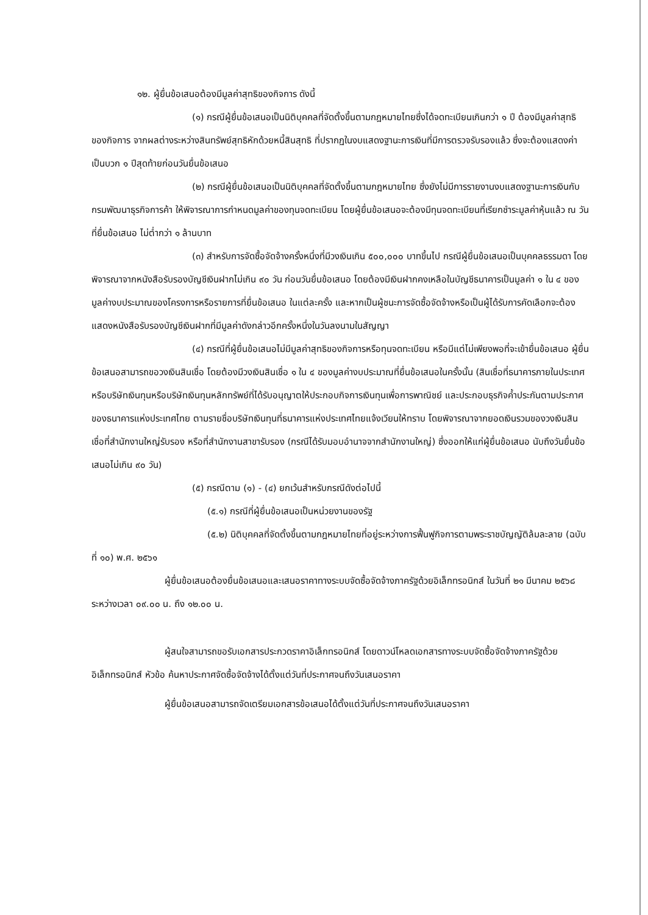๑๒. ผู้ยื่นข้อเสนอต้องมีมูลค่าสุทธิของกิจการ ดังนี้
(๑) กรณีผู้ยื่นข้อเสนอเป็นนิติบุคคลที่จัดตั้งขึ้นตามกฎหมายไทยซึ่งได้จดทะเบียนเกินกว่า ๑ ปี ต้องมีมูลค่าสุทธิของกิจการ จากผลต่างระหว่างสินทรัพย์สุทธิหักด้วยหนี้สินสุทธิ ที่ปรากฏในงบแสดงฐานะการเงินที่มีการตรวจรับรองแล้ว ซึ่งจะต้องแสดงค่าเป็นบวก ๑ ปีสุดท้ายก่อนวันยื่นข้อเสนอ
(๒) กรณีผู้ยื่นข้อเสนอเป็นนิติบุคคลที่จัดตั้งขึ้นตามกฎหมายไทย ซึ่งยังไม่มีการรายงานงบแสดงฐานะการเงินกับกรมพัฒนาธุรกิจการค้า ให้พิจารณาการกำหนดมูลค่าของทุนจดทะเบียน โดยผู้ยื่นข้อเสนอจะต้องมีทุนจดทะเบียนที่เรียกชำระมูลค่าหุ้นแล้ว ณ วันที่ยื่นข้อเสนอ ไม่ต่ำกว่า ๑ ล้านบาท
(๓) สำหรับการจัดซื้อจัดจ้างครั้งหนึ่งที่มีวงเงินเกิน ๕๐๐,๐๐๐ บาทขึ้นไป กรณีผู้ยื่นข้อเสนอเป็นบุคคลธรรมดา โดยพิจารณาจากหนังสือรับรองบัญชีเงินฝากไม่เกิน ๙๐ วัน ก่อนวันยื่นข้อเสนอ โดยต้องมีเงินฝากคงเหลือในบัญชีธนาคารเป็นมูลค่า ๑ ใน ๔ ของมูลค่างบประมาณของโครงการหรือรายการที่ยื่นข้อเสนอ ในแต่ละครั้ง และหากเป็นผู้ชนะการจัดซื้อจัดจ้างหรือเป็นผู้ได้รับการคัดเลือกจะต้องแสดงหนังสือรับรองบัญชีเงินฝากที่มีมูลค่าดังกล่าวอีกครั้งหนึ่งในวันลงนามในสัญญา
(๔) กรณีที่ผู้ยื่นข้อเสนอไม่มีมูลค่าสุทธิของกิจการหรือทุนจดทะเบียน หรือมีแต่ไม่เพียงพอที่จะเข้ายื่นข้อเสนอ ผู้ยื่นข้อเสนอสามารถขอวงเงินสินเชื่อ โดยต้องมีวงเงินสินเชื่อ ๑ ใน ๔ ของมูลค่างบประมาณที่ยื่นข้อเสนอในครั้งนั้น (สินเชื่อที่ธนาคารภายในประเทศ หรือบริษัทเงินทุนหรือบริษัทเงินทุนหลักทรัพย์ที่ได้รับอนุญาตให้ประกอบกิจการเงินทุนเพื่อการพาณิชย์ และประกอบธุรกิจค้ำประกันตามประกาศของธนาคารแห่งประเทศไทย ตามรายชื่อบริษัทเงินทุนที่ธนาคารแห่งประเทศไทยแจ้งเวียนให้ทราบ โดยพิจารณาจากยอดเงินรวมของวงเงินสินเชื่อที่สำนักงานใหญ่รับรอง หรือที่สำนักงานสาขารับรอง (กรณีได้รับมอบอำนาจจากสำนักงานใหญ่) ซึ่งออกให้แก่ผู้ยื่นข้อเสนอ นับถึงวันยื่นข้อเสนอไม่เกิน ๙๐ วัน)
(๕) กรณีตาม (๑) - (๔) ยกเว้นสำหรับกรณีดังต่อไปนี้
(๕.๑) กรณีที่ผู้ยื่นข้อเสนอเป็นหน่วยงานของรัฐ
(๕.๒) นิติบุคคลที่จัดตั้งขึ้นตามกฎหมายไทยที่อยู่ระหว่างการฟื้นฟูกิจการตามพระราชบัญญัติล้มละลาย (ฉบับที่ ๑๐) พ.ศ. ๒๕๖๑
ผู้ยื่นข้อเสนอต้องยื่นข้อเสนอและเสนอราคาทางระบบจัดซื้อจัดจ้างภาครัฐด้วยอิเล็กทรอนิกส์ ในวันที่ ๒๑ มีนาคม ๒๕๖๘ ระหว่างเวลา ๐๙.๐๐ น. ถึง ๑๒.๐๐ น.
ผู้สนใจสามารถขอรับเอกสารประกวดราคาอิเล็กทรอนิกส์ โดยดาวน์โหลดเอกสารทางระบบจัดซื้อจัดจ้างภาครัฐด้วยอิเล็กทรอนิกส์ หัวข้อ ค้นหาประกาศจัดซื้อจัดจ้างได้ตั้งแต่วันที่ประกาศจนถึงวันเสนอราคา
ผู้ยื่นข้อเสนอสามารถจัดเตรียมเอกสารข้อเสนอได้ตั้งแต่วันที่ประกาศจนถึงวันเสนอราคา